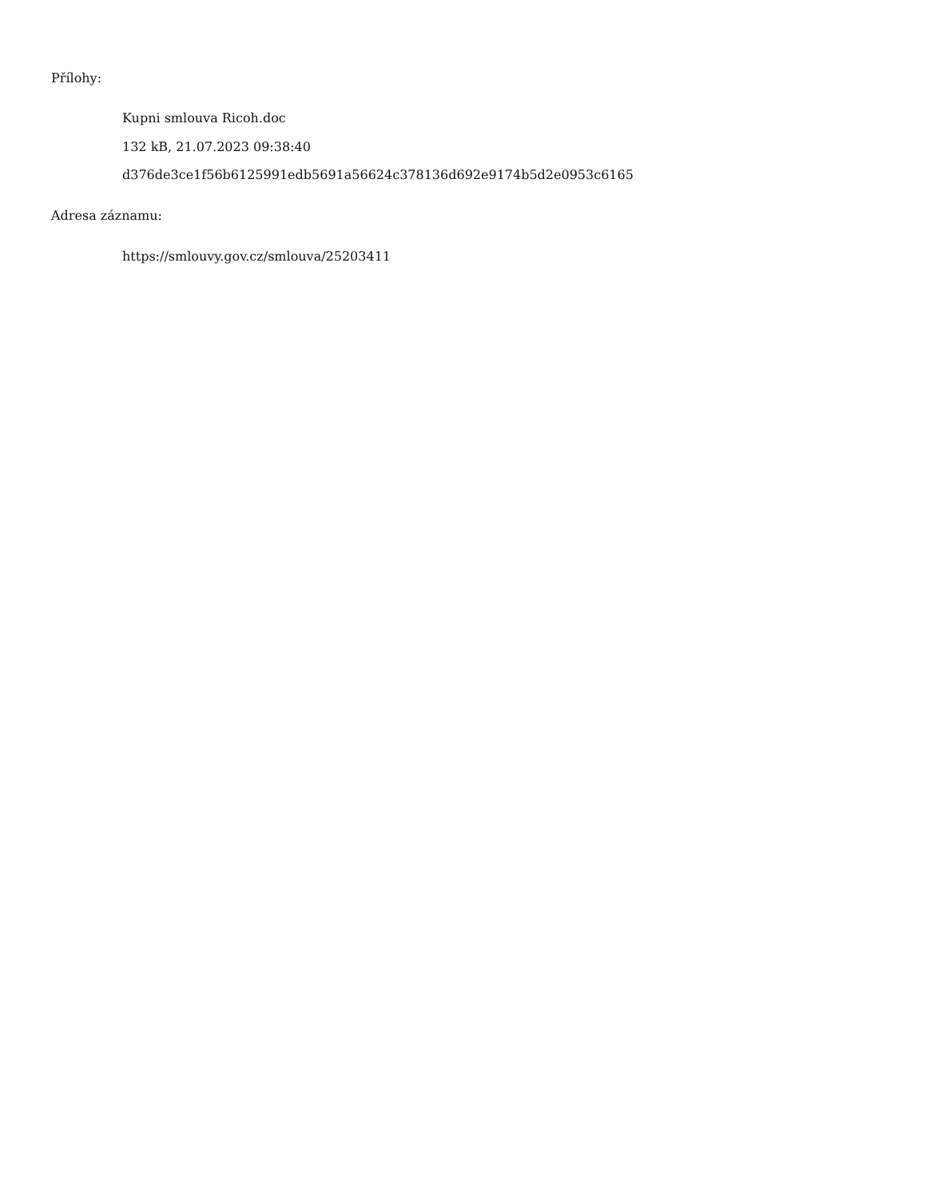Přílohy:
Kupni smlouva Ricoh.doc
132 kB, 21.07.2023 09:38:40
d376de3ce1f56b6125991edb5691a56624c378136d692e9174b5d2e0953c6165
Adresa záznamu:
https://smlouvy.gov.cz/smlouva/25203411